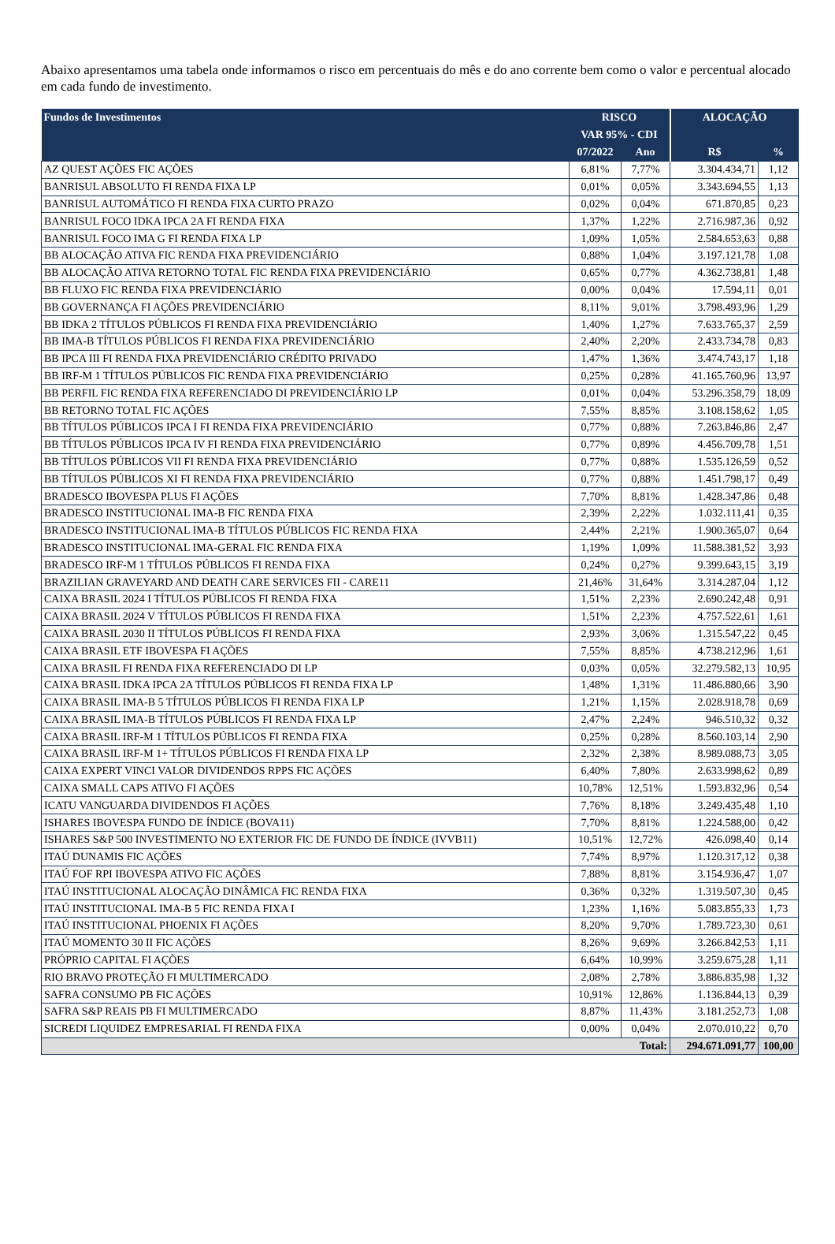Abaixo apresentamos uma tabela onde informamos o risco em percentuais do mês e do ano corrente bem como o valor e percentual alocado em cada fundo de investimento.
| Fundos de Investimentos | RISCO | | ALOCAÇÃO | |
| --- | --- | --- | --- | --- |
| | VAR 95% - CDI | | | |
| | 07/2022 | Ano | R$ | % |
| AZ QUEST AÇÕES FIC AÇÕES | 6,81% | 7,77% | 3.304.434,71 | 1,12 |
| BANRISUL ABSOLUTO FI RENDA FIXA LP | 0,01% | 0,05% | 3.343.694,55 | 1,13 |
| BANRISUL AUTOMÁTICO FI RENDA FIXA CURTO PRAZO | 0,02% | 0,04% | 671.870,85 | 0,23 |
| BANRISUL FOCO IDKA IPCA 2A FI RENDA FIXA | 1,37% | 1,22% | 2.716.987,36 | 0,92 |
| BANRISUL FOCO IMA G FI RENDA FIXA LP | 1,09% | 1,05% | 2.584.653,63 | 0,88 |
| BB ALOCAÇÃO ATIVA FIC RENDA FIXA PREVIDENCIÁRIO | 0,88% | 1,04% | 3.197.121,78 | 1,08 |
| BB ALOCAÇÃO ATIVA RETORNO TOTAL FIC RENDA FIXA PREVIDENCIÁRIO | 0,65% | 0,77% | 4.362.738,81 | 1,48 |
| BB FLUXO FIC RENDA FIXA PREVIDENCIÁRIO | 0,00% | 0,04% | 17.594,11 | 0,01 |
| BB GOVERNANÇA FI AÇÕES PREVIDENCIÁRIO | 8,11% | 9,01% | 3.798.493,96 | 1,29 |
| BB IDKA 2 TÍTULOS PÚBLICOS FI RENDA FIXA PREVIDENCIÁRIO | 1,40% | 1,27% | 7.633.765,37 | 2,59 |
| BB IMA-B TÍTULOS PÚBLICOS FI RENDA FIXA PREVIDENCIÁRIO | 2,40% | 2,20% | 2.433.734,78 | 0,83 |
| BB IPCA III FI RENDA FIXA PREVIDENCIÁRIO CRÉDITO PRIVADO | 1,47% | 1,36% | 3.474.743,17 | 1,18 |
| BB IRF-M 1 TÍTULOS PÚBLICOS FIC RENDA FIXA PREVIDENCIÁRIO | 0,25% | 0,28% | 41.165.760,96 | 13,97 |
| BB PERFIL FIC RENDA FIXA REFERENCIADO DI PREVIDENCIÁRIO LP | 0,01% | 0,04% | 53.296.358,79 | 18,09 |
| BB RETORNO TOTAL FIC AÇÕES | 7,55% | 8,85% | 3.108.158,62 | 1,05 |
| BB TÍTULOS PÚBLICOS IPCA I FI RENDA FIXA PREVIDENCIÁRIO | 0,77% | 0,88% | 7.263.846,86 | 2,47 |
| BB TÍTULOS PÚBLICOS IPCA IV FI RENDA FIXA PREVIDENCIÁRIO | 0,77% | 0,89% | 4.456.709,78 | 1,51 |
| BB TÍTULOS PÚBLICOS VII FI RENDA FIXA PREVIDENCIÁRIO | 0,77% | 0,88% | 1.535.126,59 | 0,52 |
| BB TÍTULOS PÚBLICOS XI FI RENDA FIXA PREVIDENCIÁRIO | 0,77% | 0,88% | 1.451.798,17 | 0,49 |
| BRADESCO IBOVESPA PLUS FI AÇÕES | 7,70% | 8,81% | 1.428.347,86 | 0,48 |
| BRADESCO INSTITUCIONAL IMA-B FIC RENDA FIXA | 2,39% | 2,22% | 1.032.111,41 | 0,35 |
| BRADESCO INSTITUCIONAL IMA-B TÍTULOS PÚBLICOS FIC RENDA FIXA | 2,44% | 2,21% | 1.900.365,07 | 0,64 |
| BRADESCO INSTITUCIONAL IMA-GERAL FIC RENDA FIXA | 1,19% | 1,09% | 11.588.381,52 | 3,93 |
| BRADESCO IRF-M 1 TÍTULOS PÚBLICOS FI RENDA FIXA | 0,24% | 0,27% | 9.399.643,15 | 3,19 |
| BRAZILIAN GRAVEYARD AND DEATH CARE SERVICES FII - CARE11 | 21,46% | 31,64% | 3.314.287,04 | 1,12 |
| CAIXA BRASIL 2024 I TÍTULOS PÚBLICOS FI RENDA FIXA | 1,51% | 2,23% | 2.690.242,48 | 0,91 |
| CAIXA BRASIL 2024 V TÍTULOS PÚBLICOS FI RENDA FIXA | 1,51% | 2,23% | 4.757.522,61 | 1,61 |
| CAIXA BRASIL 2030 II TÍTULOS PÚBLICOS FI RENDA FIXA | 2,93% | 3,06% | 1.315.547,22 | 0,45 |
| CAIXA BRASIL ETF IBOVESPA FI AÇÕES | 7,55% | 8,85% | 4.738.212,96 | 1,61 |
| CAIXA BRASIL FI RENDA FIXA REFERENCIADO DI LP | 0,03% | 0,05% | 32.279.582,13 | 10,95 |
| CAIXA BRASIL IDKA IPCA 2A TÍTULOS PÚBLICOS FI RENDA FIXA LP | 1,48% | 1,31% | 11.486.880,66 | 3,90 |
| CAIXA BRASIL IMA-B 5 TÍTULOS PÚBLICOS FI RENDA FIXA LP | 1,21% | 1,15% | 2.028.918,78 | 0,69 |
| CAIXA BRASIL IMA-B TÍTULOS PÚBLICOS FI RENDA FIXA LP | 2,47% | 2,24% | 946.510,32 | 0,32 |
| CAIXA BRASIL IRF-M 1 TÍTULOS PÚBLICOS FI RENDA FIXA | 0,25% | 0,28% | 8.560.103,14 | 2,90 |
| CAIXA BRASIL IRF-M 1+ TÍTULOS PÚBLICOS FI RENDA FIXA LP | 2,32% | 2,38% | 8.989.088,73 | 3,05 |
| CAIXA EXPERT VINCI VALOR DIVIDENDOS RPPS FIC AÇÕES | 6,40% | 7,80% | 2.633.998,62 | 0,89 |
| CAIXA SMALL CAPS ATIVO FI AÇÕES | 10,78% | 12,51% | 1.593.832,96 | 0,54 |
| ICATU VANGUARDA DIVIDENDOS FI AÇÕES | 7,76% | 8,18% | 3.249.435,48 | 1,10 |
| ISHARES IBOVESPA FUNDO DE ÍNDICE (BOVA11) | 7,70% | 8,81% | 1.224.588,00 | 0,42 |
| ISHARES S&P 500 INVESTIMENTO NO EXTERIOR FIC DE FUNDO DE ÍNDICE (IVVB11) | 10,51% | 12,72% | 426.098,40 | 0,14 |
| ITAÚ DUNAMIS FIC AÇÕES | 7,74% | 8,97% | 1.120.317,12 | 0,38 |
| ITAÚ FOF RPI IBOVESPA ATIVO FIC AÇÕES | 7,88% | 8,81% | 3.154.936,47 | 1,07 |
| ITAÚ INSTITUCIONAL ALOCAÇÃO DINÂMICA FIC RENDA FIXA | 0,36% | 0,32% | 1.319.507,30 | 0,45 |
| ITAÚ INSTITUCIONAL IMA-B 5 FIC RENDA FIXA I | 1,23% | 1,16% | 5.083.855,33 | 1,73 |
| ITAÚ INSTITUCIONAL PHOENIX FI AÇÕES | 8,20% | 9,70% | 1.789.723,30 | 0,61 |
| ITAÚ MOMENTO 30 II FIC AÇÕES | 8,26% | 9,69% | 3.266.842,53 | 1,11 |
| PRÓPRIO CAPITAL FI AÇÕES | 6,64% | 10,99% | 3.259.675,28 | 1,11 |
| RIO BRAVO PROTEÇÃO FI MULTIMERCADO | 2,08% | 2,78% | 3.886.835,98 | 1,32 |
| SAFRA CONSUMO PB FIC AÇÕES | 10,91% | 12,86% | 1.136.844,13 | 0,39 |
| SAFRA S&P REAIS PB FI MULTIMERCADO | 8,87% | 11,43% | 3.181.252,73 | 1,08 |
| SICREDI LIQUIDEZ EMPRESARIAL FI RENDA FIXA | 0,00% | 0,04% | 2.070.010,22 | 0,70 |
| Total: | | | 294.671.091,77 | 100,00 |